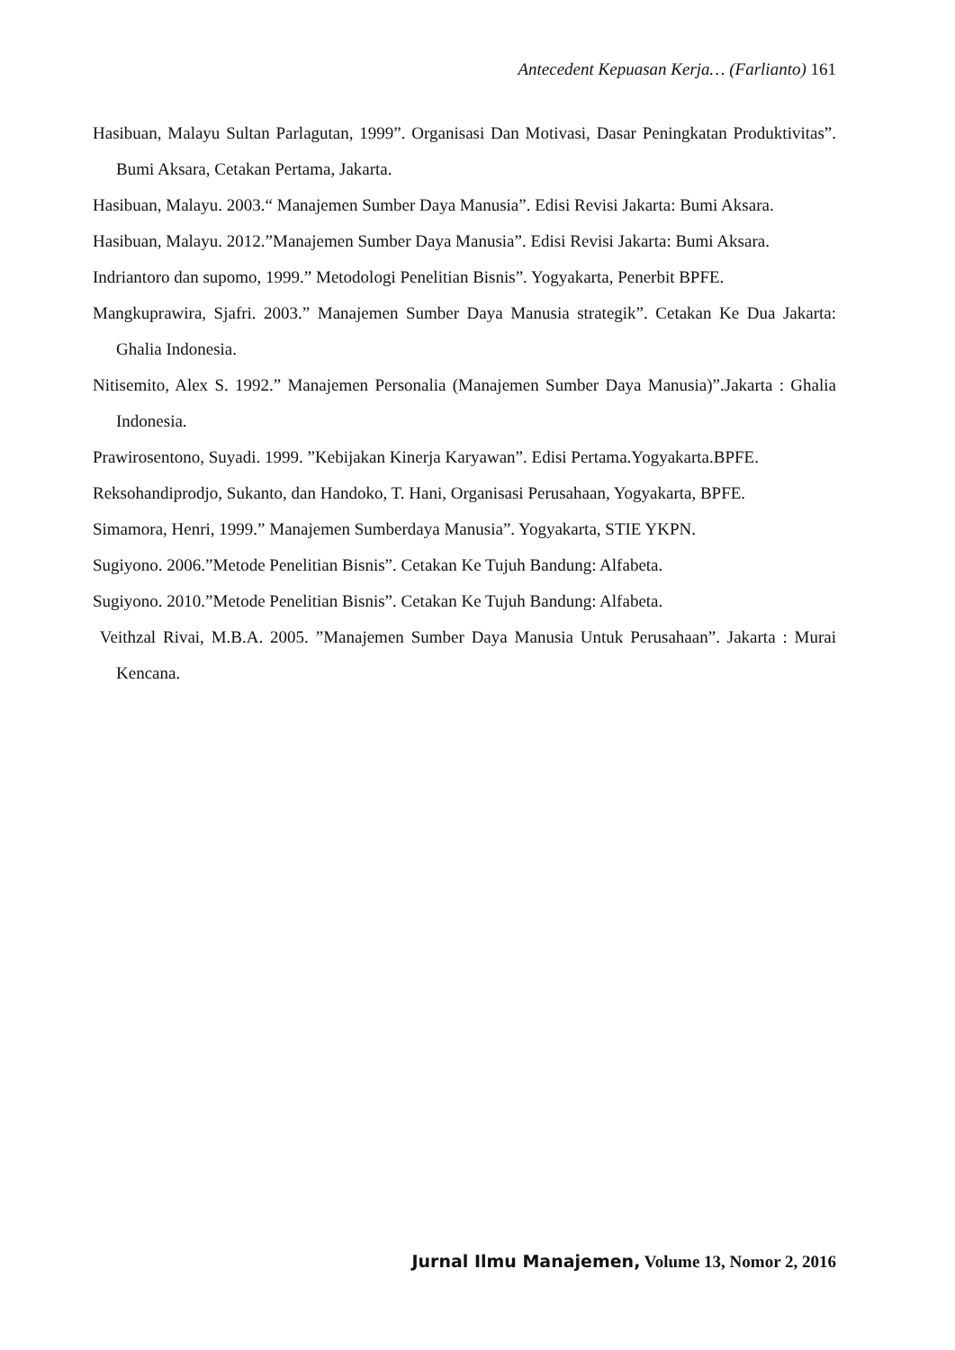Antecedent Kepuasan Kerja… (Farlianto) 161
Hasibuan, Malayu Sultan Parlagutan, 1999”. Organisasi Dan Motivasi, Dasar Peningkatan Produktivitas”. Bumi Aksara, Cetakan Pertama, Jakarta.
Hasibuan, Malayu. 2003.“ Manajemen Sumber Daya Manusia”. Edisi Revisi Jakarta: Bumi Aksara.
Hasibuan, Malayu. 2012.”Manajemen Sumber Daya Manusia”. Edisi Revisi Jakarta: Bumi Aksara.
Indriantoro dan supomo, 1999.” Metodologi Penelitian Bisnis”. Yogyakarta, Penerbit BPFE.
Mangkuprawira, Sjafri. 2003.” Manajemen Sumber Daya Manusia strategik”. Cetakan Ke Dua Jakarta: Ghalia Indonesia.
Nitisemito, Alex S. 1992.” Manajemen Personalia (Manajemen Sumber Daya Manusia)”.Jakarta : Ghalia Indonesia.
Prawirosentono, Suyadi. 1999. ”Kebijakan Kinerja Karyawan”. Edisi Pertama.Yogyakarta.BPFE.
Reksohandiprodjo, Sukanto, dan Handoko, T. Hani, Organisasi Perusahaan, Yogyakarta, BPFE.
Simamora, Henri, 1999.” Manajemen Sumberdaya Manusia”. Yogyakarta, STIE YKPN.
Sugiyono. 2006.”Metode Penelitian Bisnis”. Cetakan Ke Tujuh Bandung: Alfabeta.
Sugiyono. 2010.”Metode Penelitian Bisnis”. Cetakan Ke Tujuh Bandung: Alfabeta.
Veithzal Rivai, M.B.A. 2005. ”Manajemen Sumber Daya Manusia Untuk Perusahaan”. Jakarta : Murai Kencana.
Jurnal Ilmu Manajemen, Volume 13, Nomor 2, 2016